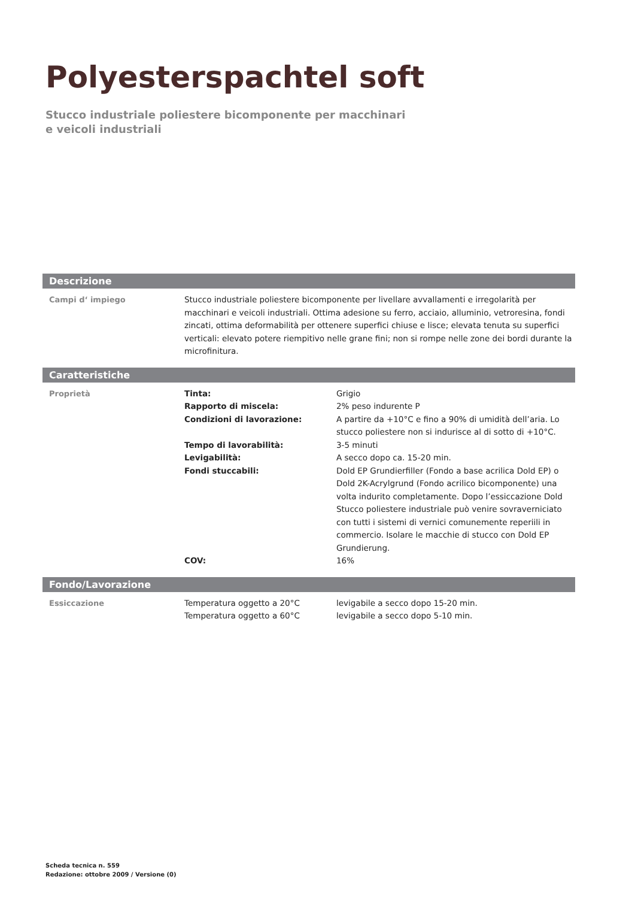Polyesterspachtel soft
Stucco industriale poliestere bicomponente per macchinari
e veicoli industriali
Descrizione
| Campi d‘ impiego | Stucco industriale poliestere bicomponente per livellare avvallamenti e irregolarità per macchinari e veicoli industriali. Ottima adesione su ferro, acciaio, alluminio, vetroresina, fondi zincati, ottima deformabilità per ottenere superfici chiuse e lisce; elevata tenuta su superfici verticali: elevato potere riempitivo nelle grane fini; non si rompe nelle zone dei bordi durante la microfinitura. |
Caratteristiche
| Proprietà | Tinta: | Grigio |
| | Rapporto di miscela: | 2% peso indurente P |
| | Condizioni di lavorazione: | A partire da +10°C e fino a 90% di umidità dell’aria. Lo stucco poliestere non si indurisce al di sotto di +10°C. |
| | Tempo di lavorabilità: | 3-5 minuti |
| | Levigabilità: | A secco dopo ca. 15-20 min. |
| | Fondi stuccabili: | Dold EP Grundierfiller (Fondo a base acrilica Dold EP) o Dold 2K-Acrylgrund (Fondo acrilico bicomponente) una volta indurito completamente. Dopo l’essiccazione Dold Stucco poliestere industriale può venire sovraverniciato con tutti i sistemi di vernici comunemente reperiili in commercio. Isolare le macchie di stucco con Dold EP Grundierung. |
| | COV: | 16% |
Fondo/Lavorazione
| Essiccazione | Temperatura oggetto a 20°C | levigabile a secco dopo 15-20 min. |
| | Temperatura oggetto a 60°C | levigabile a secco dopo 5-10 min. |
Scheda tecnica n. 559
Redazione: ottobre 2009 / Versione (0)